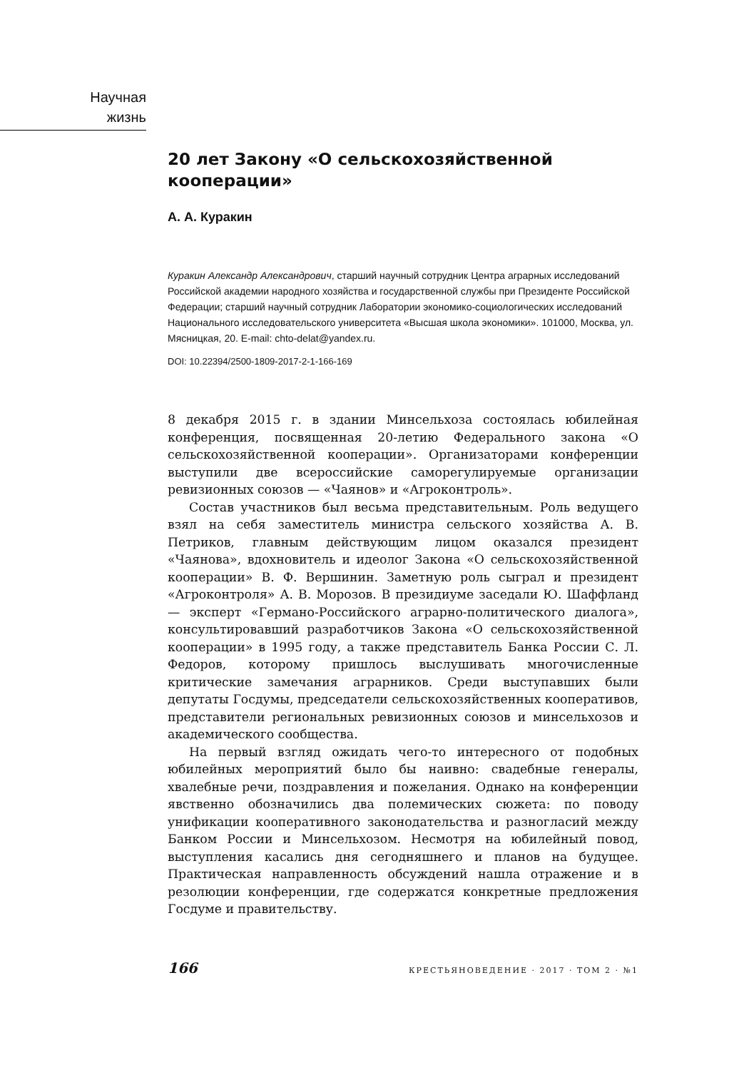Научная
жизнь
20 лет Закону «О сельскохозяйственной кооперации»
А. А. Куракин
Куракин Александр Александрович, старший научный сотрудник Центра аграрных исследований Российской академии народного хозяйства и государственной службы при Президенте Российской Федерации; старший научный сотрудник Лаборатории экономико-социологических исследований Национального исследовательского университета «Высшая школа экономики». 101000, Москва, ул. Мясницкая, 20. E-mail: chto-delat@yandex.ru.
DOI: 10.22394/2500-1809-2017-2-1-166-169
8 декабря 2015 г. в здании Минсельхоза состоялась юбилейная конференция, посвященная 20-летию Федерального закона «О сельскохозяйственной кооперации». Организаторами конференции выступили две всероссийские саморегулируемые организации ревизионных союзов — «Чаянов» и «Агроконтроль».
Состав участников был весьма представительным. Роль ведущего взял на себя заместитель министра сельского хозяйства А. В. Петриков, главным действующим лицом оказался президент «Чаянова», вдохновитель и идеолог Закона «О сельскохозяйственной кооперации» В. Ф. Вершинин. Заметную роль сыграл и президент «Агроконтроля» А. В. Морозов. В президиуме заседали Ю. Шаффланд — эксперт «Германо-Российского аграрно-политического диалога», консультировавший разработчиков Закона «О сельскохозяйственной кооперации» в 1995 году, а также представитель Банка России С. Л. Федоров, которому пришлось выслушивать многочисленные критические замечания аграрников. Среди выступавших были депутаты Госдумы, председатели сельскохозяйственных кооперативов, представители региональных ревизионных союзов и минсельхозов и академического сообщества.
На первый взгляд ожидать чего-то интересного от подобных юбилейных мероприятий было бы наивно: свадебные генералы, хвалебные речи, поздравления и пожелания. Однако на конференции явственно обозначились два полемических сюжета: по поводу унификации кооперативного законодательства и разногласий между Банком России и Минсельхозом. Несмотря на юбилейный повод, выступления касались дня сегодняшнего и планов на будущее. Практическая направленность обсуждений нашла отражение и в резолюции конференции, где содержатся конкретные предложения Госдуме и правительству.
166 КРЕСТЬЯНОВЕДЕНИЕ · 2017 · ТОМ 2 · №1